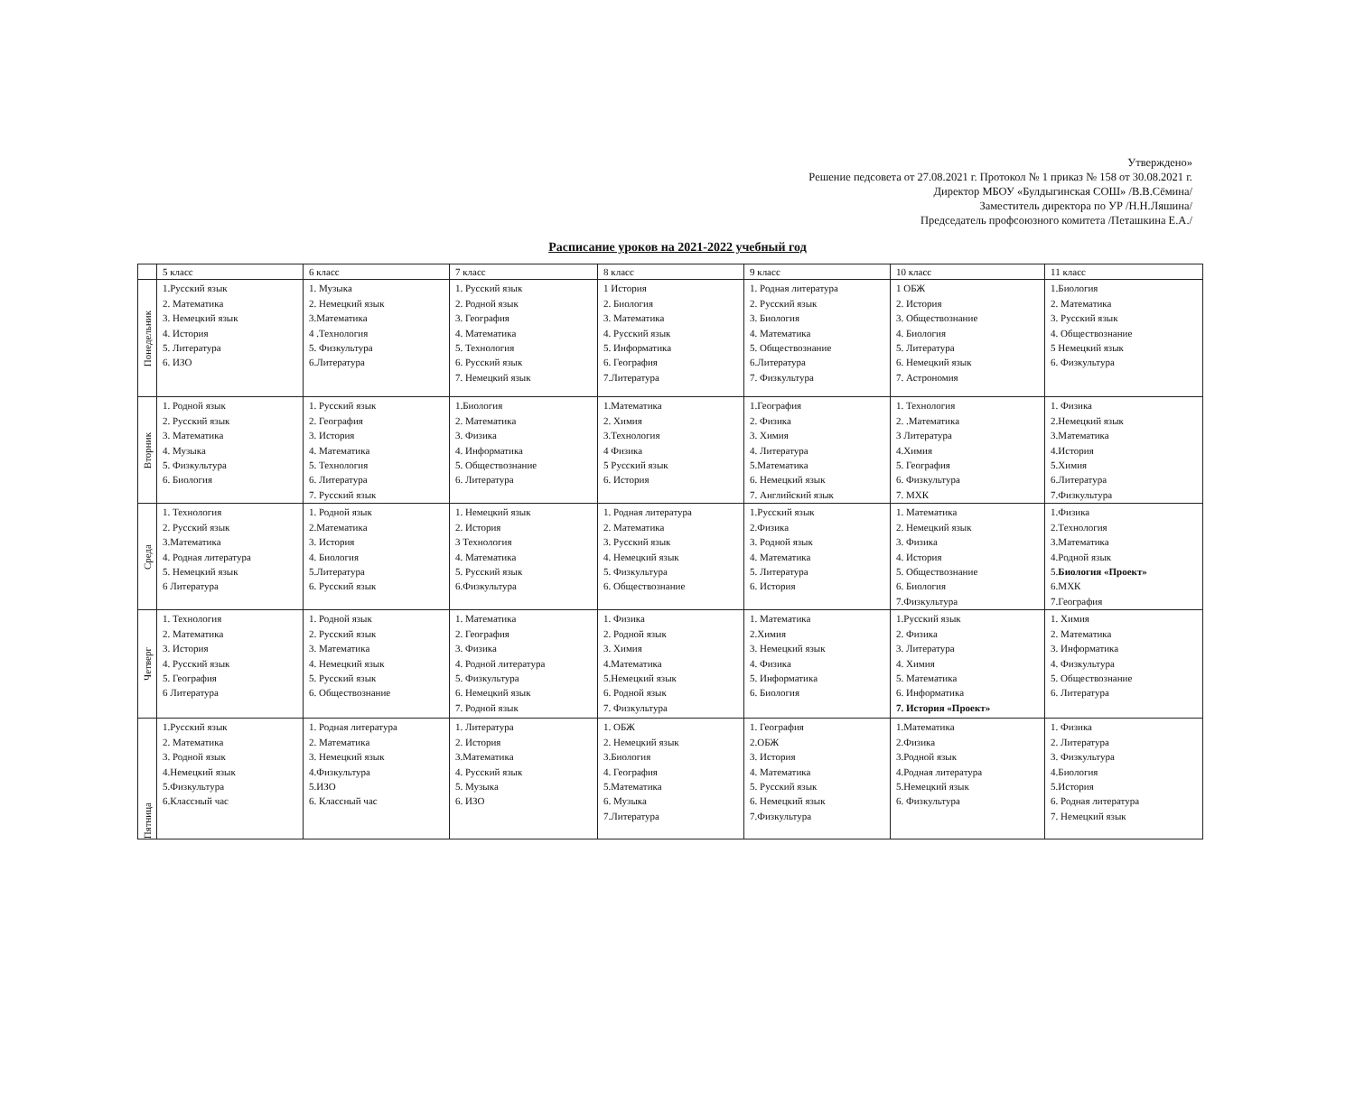Утверждено»
Решение педсовета от 27.08.2021 г. Протокол № 1 приказ № 158 от 30.08.2021 г.
Директор МБОУ «Булдыгинская СОШ» /В.В.Сёмина/
Заместитель директора по УР /Н.Н.Ляшина/
Председатель профсоюзного комитета /Петашкина Е.А./
Расписание уроков на 2021-2022 учебный год
| | 5 класс | 6 класс | 7 класс | 8 класс | 9 класс | 10 класс | 11 класс |
| --- | --- | --- | --- | --- | --- | --- | --- |
| Понедельник | 1.Русский язык 2. Математика 3. Немецкий язык 4. История 5. Литература 6. ИЗО | 1. Музыка 2. Немецкий язык 3.Математика 4 .Технология 5. Физкультура 6.Литература | 1. Русский язык 2. Родной язык 3. География 4. Математика 5. Технология 6. Русский язык 7. Немецкий язык | 1 История 2. Биология 3. Математика 4. Русский язык 5. Информатика 6. География 7.Литература | 1. Родная литература 2. Русский язык 3. Биология 4. Математика 5. Обществознание 6.Литература 7. Физкультура | 1 ОБЖ 2. История 3. Обществознание 4. Биология 5. Литература 6. Немецкий язык 7. Астрономия | 1.Биология 2. Математика 3. Русский язык 4. Обществознание 5 Немецкий язык 6. Физкультура |
| Вторник | 1. Родной язык 2. Русский язык 3. Математика 4. Музыка 5. Физкультура 6. Биология | 1. Русский язык 2. География 3. История 4. Математика 5. Технология 6. Литература 7. Русский язык | 1.Биология 2. Математика 3. Физика 4. Информатика 5. Обществознание 6. Литература | 1.Математика 2. Химия 3.Технология 4 Физика 5 Русский язык 6. История | 1.География 2. Физика 3. Химия 4. Литература 5.Математика 6. Немецкий язык 7. Английский язык | 1. Технология 2. .Математика 3 Литература 4.Химия 5. География 6. Физкультура 7. МХК | 1. Физика 2.Немецкий язык 3.Математика 4.История 5.Химия 6.Литература 7.Физкультура |
| Среда | 1. Технология 2. Русский язык 3.Математика 4. Родная литература 5. Немецкий язык 6 Литература | 1. Родной язык 2.Математика 3. История 4. Биология 5.Литература 6. Русский язык | 1. Немецкий язык 2. История 3 Технология 4. Математика 5. Русский язык 6.Физкультура | 1. Родная литература 2. Математика 3. Русский язык 4. Немецкий язык 5. Физкультура 6. Обществознание | 1.Русский язык 2.Физика 3. Родной язык 4. Математика 5. Литература 6. История | 1. Математика 2. Немецкий язык 3. Физика 4. История 5. Обществознание 6. Биология 7.Физкультура | 1.Физика 2.Технология 3.Математика 4.Родной язык 5. Биология «Проект» 6.МХК 7.География |
| Четверг | 1. Технология 2. Математика 3. История 4. Русский язык 5. География 6 Литература | 1. Родной язык 2. Русский язык 3. Математика 4. Немецкий язык 5. Русский язык 6. Обществознание | 1. Математика 2. География 3. Физика 4. Родной литература 5. Физкультура 6. Немецкий язык 7. Родной язык | 1. Физика 2. Родной язык 3. Химия 4.Математика 5.Немецкий язык 6. Родной язык 7. Физкультура | 1. Математика 2.Химия 3. Немецкий язык 4. Физика 5. Информатика 6. Биология | 1.Русский язык 2. Физика 3. Литература 4. Химия 5. Математика 6. Информатика 7. История «Проект» | 1. Химия 2. Математика 3. Информатика 4. Физкультура 5. Обществознание 6. Литература |
| Пятница | 1.Русский язык 2. Математика 3. Родной язык 4.Немецкий язык 5.Физкультура 6.Классный час | 1. Родная литература 2. Математика 3. Немецкий язык 4.Физкультура 5.ИЗО 6. Классный час | 1. Литература 2. История 3.Математика 4. Русский язык 5. Музыка 6. ИЗО | 1. ОБЖ 2. Немецкий язык 3.Биология 4. География 5.Математика 6. Музыка 7.Литература | 1. География 2.ОБЖ 3. История 4. Математика 5. Русский язык 6. Немецкий язык 7.Физкультура | 1.Математика 2.Физика 3.Родной язык 4.Родная литература 5.Немецкий язык 6. Физкультура | 1. Физика 2. Литература 3. Физкультура 4.Биология 5.История 6. Родная литература 7. Немецкий язык |